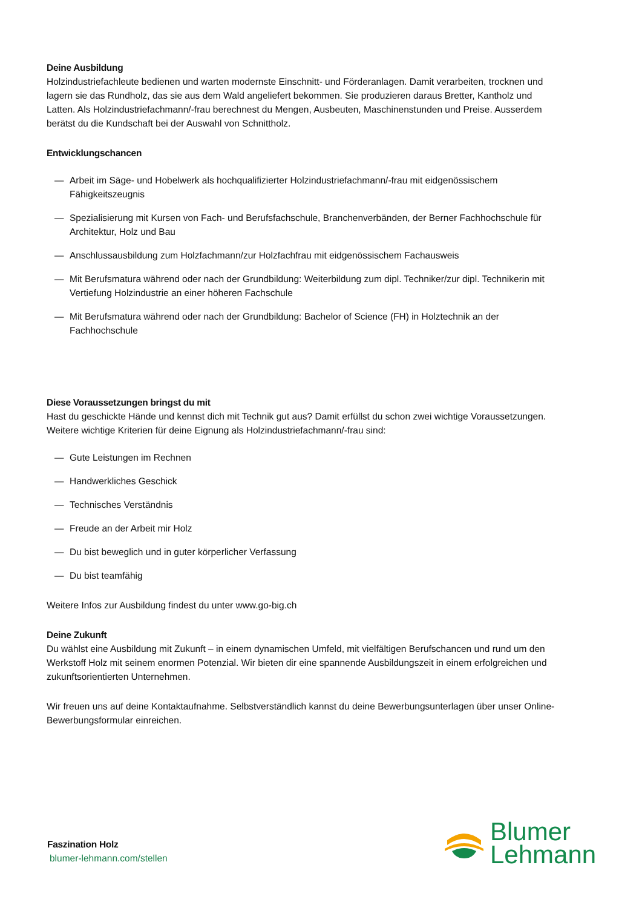Deine Ausbildung
Holzindustriefachleute bedienen und warten modernste Einschnitt- und Förderanlagen. Damit verarbeiten, trocknen und lagern sie das Rundholz, das sie aus dem Wald angeliefert bekommen. Sie produzieren daraus Bretter, Kantholz und Latten. Als Holzindustriefachmann/-frau berechnest du Mengen, Ausbeuten, Maschinenstunden und Preise. Ausserdem berätst du die Kundschaft bei der Auswahl von Schnittholz.
Entwicklungschancen
— Arbeit im Säge- und Hobelwerk als hochqualifizierter Holzindustriefachmann/-frau mit eidgenössischem Fähigkeitszeugnis
— Spezialisierung mit Kursen von Fach- und Berufsfachschule, Branchenverbänden, der Berner Fachhochschule für Architektur, Holz und Bau
— Anschlussausbildung zum Holzfachmann/zur Holzfachfrau mit eidgenössischem Fachausweis
— Mit Berufsmatura während oder nach der Grundbildung: Weiterbildung zum dipl. Techniker/zur dipl. Technikerin mit Vertiefung Holzindustrie an einer höheren Fachschule
— Mit Berufsmatura während oder nach der Grundbildung: Bachelor of Science (FH) in Holztechnik an der Fachhochschule
Diese Voraussetzungen bringst du mit
Hast du geschickte Hände und kennst dich mit Technik gut aus? Damit erfüllst du schon zwei wichtige Voraussetzungen. Weitere wichtige Kriterien für deine Eignung als Holzindustriefachmann/-frau sind:
— Gute Leistungen im Rechnen
— Handwerkliches Geschick
— Technisches Verständnis
— Freude an der Arbeit mir Holz
— Du bist beweglich und in guter körperlicher Verfassung
— Du bist teamfähig
Weitere Infos zur Ausbildung findest du unter www.go-big.ch
Deine Zukunft
Du wählst eine Ausbildung mit Zukunft – in einem dynamischen Umfeld, mit vielfältigen Berufschancen und rund um den Werkstoff Holz mit seinem enormen Potenzial. Wir bieten dir eine spannende Ausbildungszeit in einem erfolgreichen und zukunftsorientierten Unternehmen.
Wir freuen uns auf deine Kontaktaufnahme. Selbstverständlich kannst du deine Bewerbungsunterlagen über unser Online-Bewerbungsformular einreichen.
Faszination Holz
blumer-lehmann.com/stellen
Blumer
Lehmann